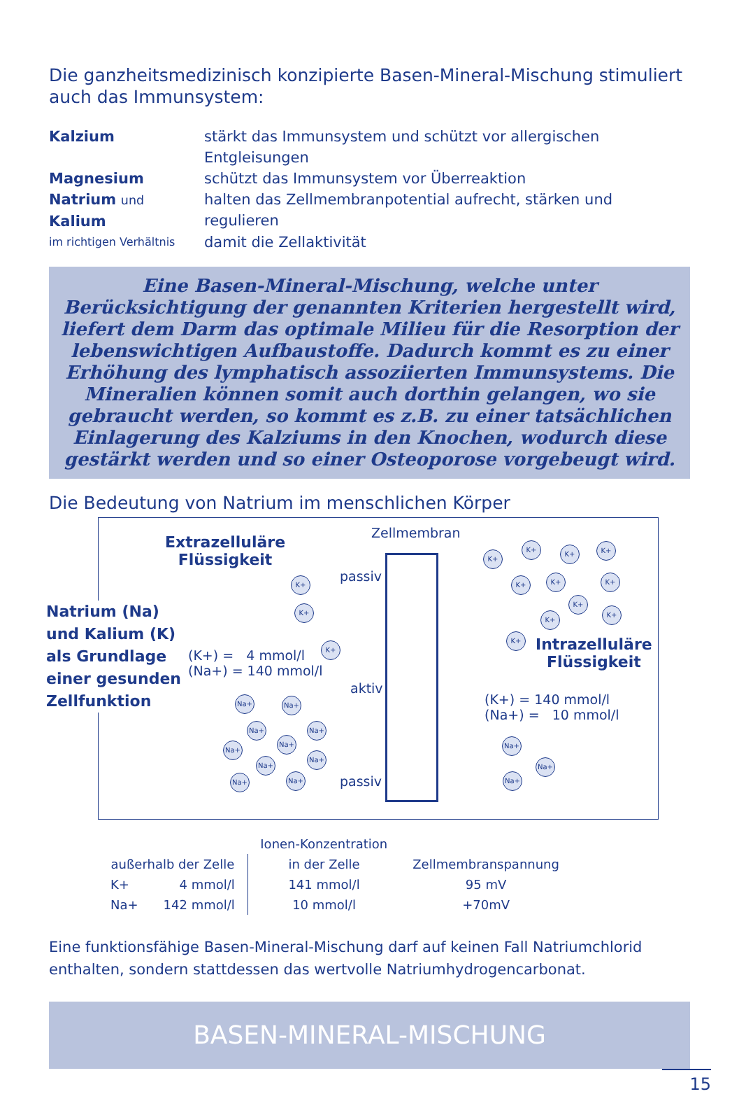Die ganzheitsmedizinisch konzipierte Basen-Mineral-Mischung stimuliert auch das Immunsystem:
Kalzium
stärkt das Immunsystem und schützt vor allergischen Entgleisungen
Magnesium
schützt das Immunsystem vor Überreaktion
Natrium und Kalium
halten das Zellmembranpotential aufrecht, stärken und regulieren
im richtigen Verhältnis
damit die Zellaktivität
Eine Basen-Mineral-Mischung, welche unter Berücksichtigung der genannten Kriterien hergestellt wird, liefert dem Darm das optimale Milieu für die Resorption der lebenswichtigen Aufbaustoffe. Dadurch kommt es zu einer Erhöhung des lymphatisch assoziierten Immunsystems. Die Mineralien können somit auch dorthin gelangen, wo sie gebraucht werden, so kommt es z.B. zu einer tatsächlichen Einlagerung des Kalziums in den Knochen, wodurch diese gestärkt werden und so einer Osteoporose vorgebeugt wird.
Die Bedeutung von Natrium im menschlichen Körper
Extrazelluläre
Flüssigkeit
Zellmembran
Natrium (Na)
und Kalium (K)
als Grundlage
einer gesunden
Zellfunktion
passiv
aktiv
passiv
(K+) = 4 mmol/l
(Na+) = 140 mmol/l
Intrazelluläre
Flüssigkeit
(K+) = 140 mmol/l
(Na+) = 10 mmol/l
K+
K+
K+
K+
K+
K+ K+
K+ K+ K+
K+
K+
K+
K+
Na+ Na+
Na+ Na+
Na+
Na+
Na+
Na+
Na+ Na+
Na+
Na+
Na+
| | | Ionen-Konzentration | |
| außerhalb der Zelle | | in der Zelle | Zellmembranspannung |
| K+ | 4 mmol/l | 141 mmol/l | 95 mV |
| Na+ | 142 mmol/l | 10 mmol/l | +70mV |
Eine funktionsfähige Basen-Mineral-Mischung darf auf keinen Fall Natriumchlorid enthalten, sondern stattdessen das wertvolle Natriumhydrogencarbonat.
BASEN-MINERAL-MISCHUNG
15